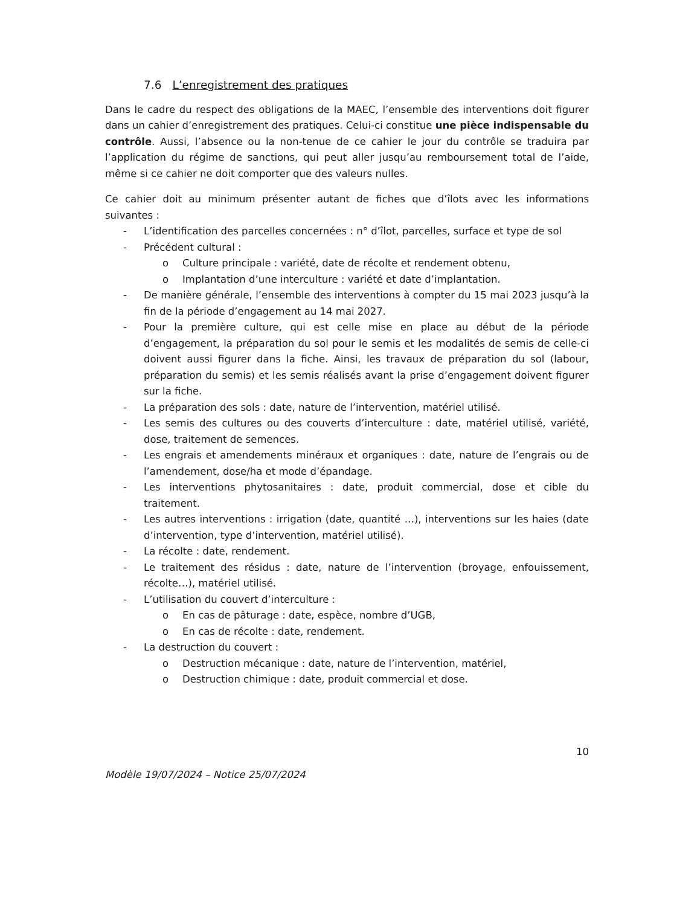7.6 L’enregistrement des pratiques
Dans le cadre du respect des obligations de la MAEC, l’ensemble des interventions doit figurer dans un cahier d’enregistrement des pratiques. Celui-ci constitue une pièce indispensable du contrôle. Aussi, l’absence ou la non-tenue de ce cahier le jour du contrôle se traduira par l’application du régime de sanctions, qui peut aller jusqu’au remboursement total de l’aide, même si ce cahier ne doit comporter que des valeurs nulles.
Ce cahier doit au minimum présenter autant de fiches que d’îlots avec les informations suivantes :
- L’identification des parcelles concernées : n° d’îlot, parcelles, surface et type de sol
- Précédent cultural :
o Culture principale : variété, date de récolte et rendement obtenu,
o Implantation d’une interculture : variété et date d’implantation.
- De manière générale, l’ensemble des interventions à compter du 15 mai 2023 jusqu’à la fin de la période d’engagement au 14 mai 2027.
- Pour la première culture, qui est celle mise en place au début de la période d’engagement, la préparation du sol pour le semis et les modalités de semis de celle-ci doivent aussi figurer dans la fiche. Ainsi, les travaux de préparation du sol (labour, préparation du semis) et les semis réalisés avant la prise d’engagement doivent figurer sur la fiche.
- La préparation des sols : date, nature de l’intervention, matériel utilisé.
- Les semis des cultures ou des couverts d’interculture : date, matériel utilisé, variété, dose, traitement de semences.
- Les engrais et amendements minéraux et organiques : date, nature de l’engrais ou de l’amendement, dose/ha et mode d’épandage.
- Les interventions phytosanitaires : date, produit commercial, dose et cible du traitement.
- Les autres interventions : irrigation (date, quantité …), interventions sur les haies (date d’intervention, type d’intervention, matériel utilisé).
- La récolte : date, rendement.
- Le traitement des résidus : date, nature de l’intervention (broyage, enfouissement, récolte…), matériel utilisé.
- L’utilisation du couvert d’interculture :
o En cas de pâturage : date, espèce, nombre d’UGB,
o En cas de récolte : date, rendement.
- La destruction du couvert :
o Destruction mécanique : date, nature de l’intervention, matériel,
o Destruction chimique : date, produit commercial et dose.
10
Modèle 19/07/2024 – Notice 25/07/2024